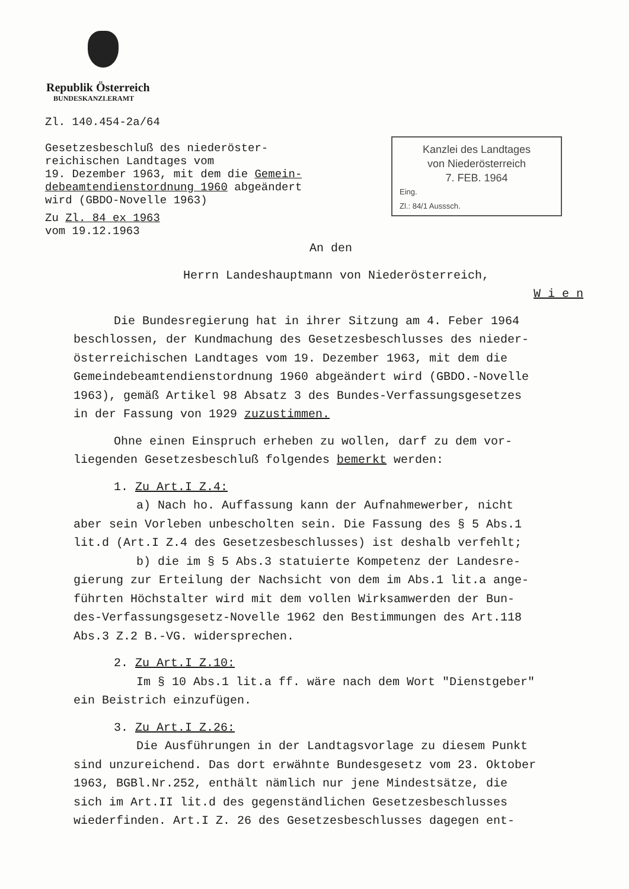Republik Österreich
BUNDESKANZLERAMT
Zl. 140.454-2a/64
Gesetzesbeschluß des niederöster-
reichischen Landtages vom
19. Dezember 1963, mit dem die Gemein-
debeamtendienstordnung 1960 abgeändert
wird (GBDO-Novelle 1963)
Zu Zl. 84 ex 1963
vom 19.12.1963
Kanzlei des Landtages
von Niederösterreich
7. FEB. 1964
Eing.
Zl.: 84/1 Ausssch.
An den
Herrn Landeshauptmann von Niederösterreich,
W i e n
Die Bundesregierung hat in ihrer Sitzung am 4. Feber 1964
beschlossen, der Kundmachung des Gesetzesbeschlusses des nieder-
österreichischen Landtages vom 19. Dezember 1963, mit dem die
Gemeindebeamtendienstordnung 1960 abgeändert wird (GBDO.-Novelle
1963), gemäß Artikel 98 Absatz 3 des Bundes-Verfassungsgesetzes
in der Fassung von 1929 zuzustimmen.
Ohne einen Einspruch erheben zu wollen, darf zu dem vor-
liegenden Gesetzesbeschluß folgendes bemerkt werden:
1. Zu Art.I Z.4:
a) Nach ho. Auffassung kann der Aufnahmewerber, nicht
aber sein Vorleben unbescholten sein. Die Fassung des § 5 Abs.1
lit.d (Art.I Z.4 des Gesetzesbeschlusses) ist deshalb verfehlt;
b) die im § 5 Abs.3 statuierte Kompetenz der Landesre-
gierung zur Erteilung der Nachsicht von dem im Abs.1 lit.a ange-
führten Höchstalter wird mit dem vollen Wirksamwerden der Bun-
des-Verfassungsgesetz-Novelle 1962 den Bestimmungen des Art.118
Abs.3 Z.2 B.-VG. widersprechen.
2. Zu Art.I Z.10:
Im § 10 Abs.1 lit.a ff. wäre nach dem Wort "Dienstgeber"
ein Beistrich einzufügen.
3. Zu Art.I Z.26:
Die Ausführungen in der Landtagsvorlage zu diesem Punkt
sind unzureichend. Das dort erwähnte Bundesgesetz vom 23. Oktober
1963, BGBl.Nr.252, enthält nämlich nur jene Mindestsätze, die
sich im Art.II lit.d des gegenständlichen Gesetzesbeschlusses
wiederfinden. Art.I Z. 26 des Gesetzesbeschlusses dagegen ent-